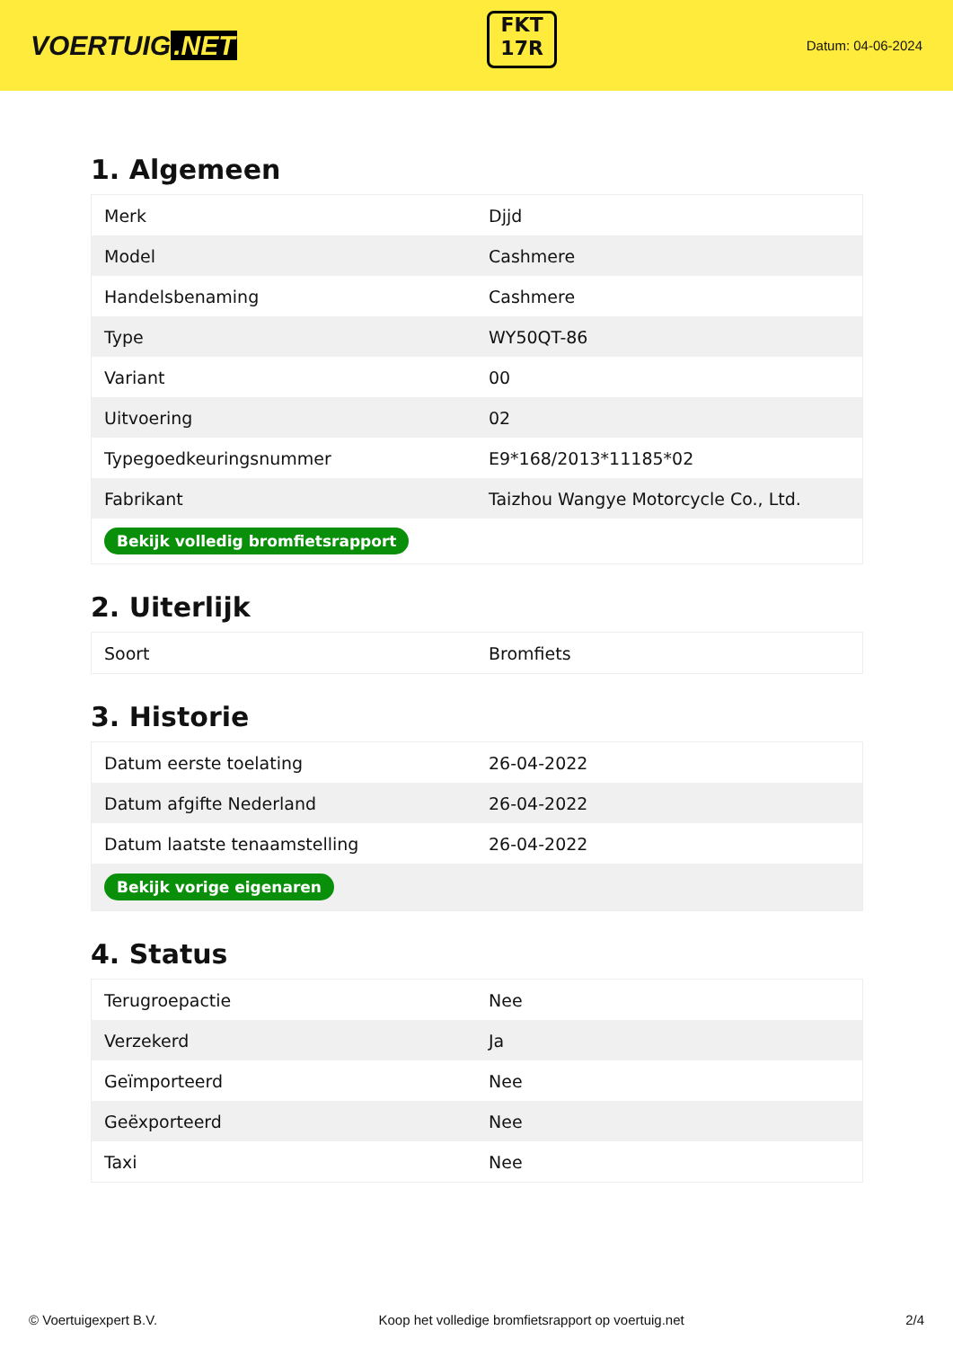VOERTUIG.NET
FKT
17R
Datum: 04-06-2024
1. Algemeen
| Merk | Djjd |
| Model | Cashmere |
| Handelsbenaming | Cashmere |
| Type | WY50QT-86 |
| Variant | 00 |
| Uitvoering | 02 |
| Typegoedkeuringsnummer | E9*168/2013*11185*02 |
| Fabrikant | Taizhou Wangye Motorcycle Co., Ltd. |
| Bekijk volledig bromfietsrapport | |
2. Uiterlijk
| Soort | Bromfiets |
3. Historie
| Datum eerste toelating | 26-04-2022 |
| Datum afgifte Nederland | 26-04-2022 |
| Datum laatste tenaamstelling | 26-04-2022 |
| Bekijk vorige eigenaren | |
4. Status
| Terugroepactie | Nee |
| Verzekerd | Ja |
| Geïmporteerd | Nee |
| Geëxporteerd | Nee |
| Taxi | Nee |
© Voertuigexpert B.V. Koop het volledige bromfietsrapport op voertuig.net 2/4